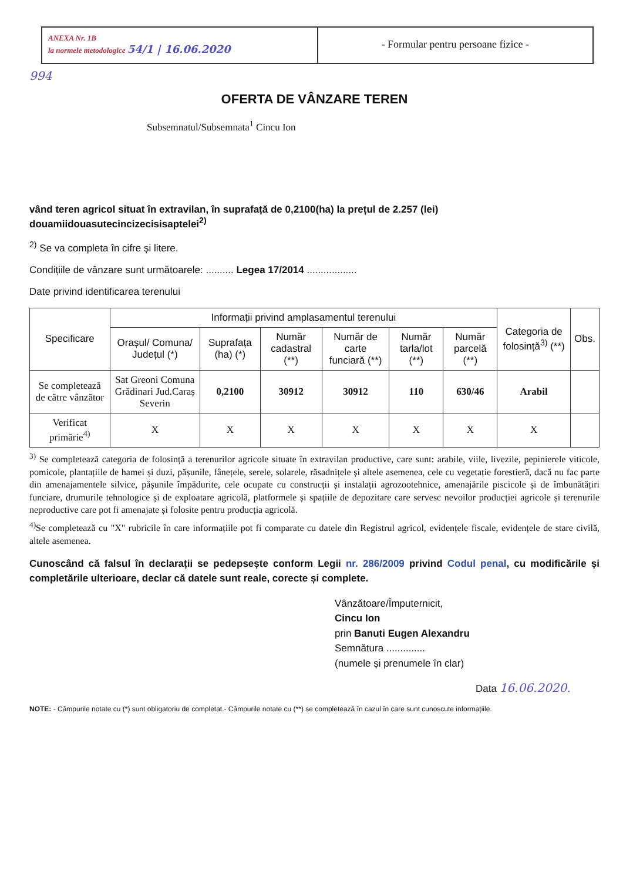ANEXA Nr. 1B
la normele metodologice 54/1 | 16.06.2020
- Formular pentru persoane fizice -
994
OFERTA DE VÂNZARE TEREN
Subsemnatul/Subsemnata<sup>1</sup> Cincu Ion
vând teren agricol situat în extravilan, în suprafață de 0,2100(ha) la prețul de 2.257 (lei) douamiidouasutecincizecisisaptelei<sup>2)</sup>
<sup>2)</sup> Se va completa în cifre și litere.
Condițiile de vânzare sunt următoarele: .......... Legea 17/2014 ..................
Date privind identificarea terenului
| Specificare | Informații privind amplasamentul terenului | | | | | | Categoria de folosință<sup>3)</sup> (**) | Obs. |
| --- | --- | --- | --- | --- | --- | --- | --- | --- |
| | Orașul/ Comuna/ Județul (*) | Suprafața (ha) (*) | Număr cadastral (**) | Număr de carte funciară (**) | Număr tarla/lot (**) | Număr parcelă (**) | | |
| Se completează de către vânzător | Sat Greoni Comuna Grădinari Jud.Caraș Severin | 0,2100 | 30912 | 30912 | 110 | 630/46 | Arabil | |
| Verificat primărie<sup>4)</sup> | X | X | X | X | X | X | X | |
<sup>3)</sup> Se completează categoria de folosință a terenurilor agricole situate în extravilan productive, care sunt: arabile, viile, livezile, pepinierele viticole, pomicole, plantațiile de hamei și duzi, pășunile, fânețele, serele, solarele, răsadnițele și altele asemenea, cele cu vegetație forestieră, dacă nu fac parte din amenajamentele silvice, pășunile împădurite, cele ocupate cu construcții și instalații agrozootehnice, amenajările piscicole și de îmbunătățiri funciare, drumurile tehnologice și de exploatare agricolă, platformele și spațiile de depozitare care servesc nevoilor producției agricole și terenurile neproductive care pot fi amenajate și folosite pentru producția agricolă.
<sup>4)</sup> Se completează cu "X" rubricile în care informațiile pot fi comparate cu datele din Registrul agricol, evidențele fiscale, evidențele de stare civilă, altele asemenea.
Cunoscând că falsul în declarații se pedepsește conform Legii nr. 286/2009 privind Codul penal, cu modificările și completările ulterioare, declar că datele sunt reale, corecte și complete.
Vânzătoare/Împuternicit,
Cincu Ion
prin Banuti Eugen Alexandru
Semnătura ..............
(numele și prenumele în clar)
Data 16.06.2020.
NOTE: - Câmpurile notate cu (*) sunt obligatoriu de completat.- Câmpurile notate cu (**) se completează în cazul în care sunt cunoscute informațiile.